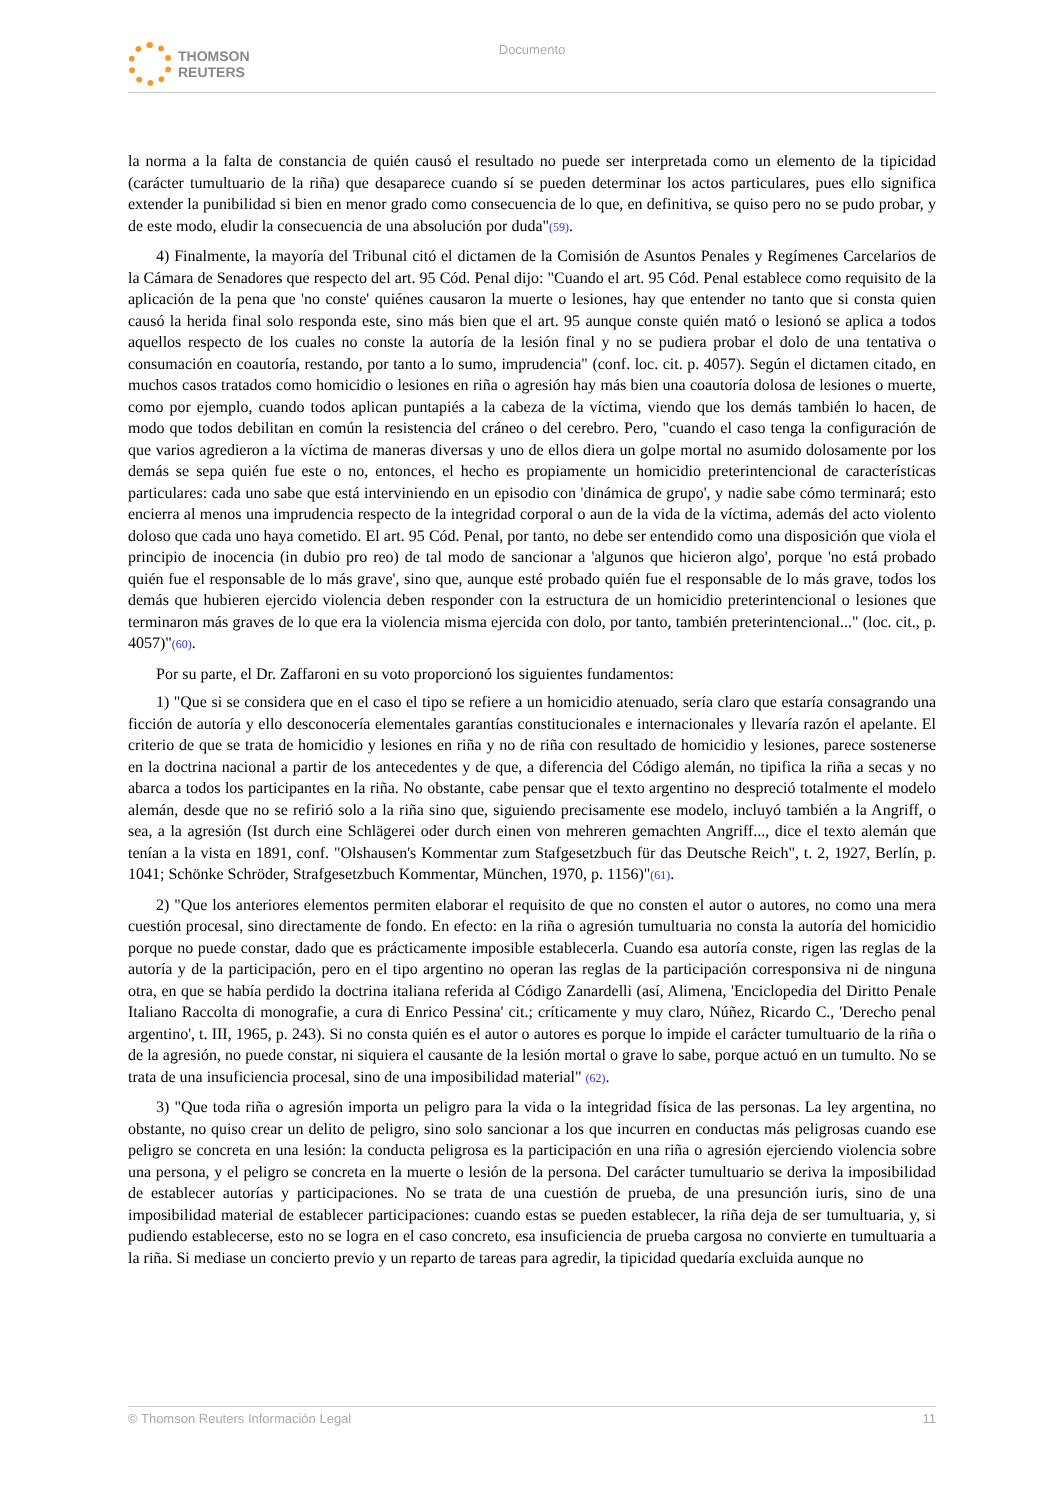THOMSON
REUTERS
Documento
la norma a la falta de constancia de quién causó el resultado no puede ser interpretada como un elemento de la tipicidad (carácter tumultuario de la riña) que desaparece cuando sí se pueden determinar los actos particulares, pues ello significa extender la punibilidad si bien en menor grado como consecuencia de lo que, en definitiva, se quiso pero no se pudo probar, y de este modo, eludir la consecuencia de una absolución por duda"(59).
4) Finalmente, la mayoría del Tribunal citó el dictamen de la Comisión de Asuntos Penales y Regímenes Carcelarios de la Cámara de Senadores que respecto del art. 95 Cód. Penal dijo: "Cuando el art. 95 Cód. Penal establece como requisito de la aplicación de la pena que 'no conste' quiénes causaron la muerte o lesiones, hay que entender no tanto que si consta quien causó la herida final solo responda este, sino más bien que el art. 95 aunque conste quién mató o lesionó se aplica a todos aquellos respecto de los cuales no conste la autoría de la lesión final y no se pudiera probar el dolo de una tentativa o consumación en coautoría, restando, por tanto a lo sumo, imprudencia" (conf. loc. cit. p. 4057). Según el dictamen citado, en muchos casos tratados como homicidio o lesiones en riña o agresión hay más bien una coautoría dolosa de lesiones o muerte, como por ejemplo, cuando todos aplican puntapiés a la cabeza de la víctima, viendo que los demás también lo hacen, de modo que todos debilitan en común la resistencia del cráneo o del cerebro. Pero, "cuando el caso tenga la configuración de que varios agredieron a la víctima de maneras diversas y uno de ellos diera un golpe mortal no asumido dolosamente por los demás se sepa quién fue este o no, entonces, el hecho es propiamente un homicidio preterintencional de características particulares: cada uno sabe que está interviniendo en un episodio con 'dinámica de grupo', y nadie sabe cómo terminará; esto encierra al menos una imprudencia respecto de la integridad corporal o aun de la vida de la víctima, además del acto violento doloso que cada uno haya cometido. El art. 95 Cód. Penal, por tanto, no debe ser entendido como una disposición que viola el principio de inocencia (in dubio pro reo) de tal modo de sancionar a 'algunos que hicieron algo', porque 'no está probado quién fue el responsable de lo más grave', sino que, aunque esté probado quién fue el responsable de lo más grave, todos los demás que hubieren ejercido violencia deben responder con la estructura de un homicidio preterintencional o lesiones que terminaron más graves de lo que era la violencia misma ejercida con dolo, por tanto, también preterintencional..." (loc. cit., p. 4057)"(60).
Por su parte, el Dr. Zaffaroni en su voto proporcionó los siguientes fundamentos:
1) "Que si se considera que en el caso el tipo se refiere a un homicidio atenuado, sería claro que estaría consagrando una ficción de autoría y ello desconocería elementales garantías constitucionales e internacionales y llevaría razón el apelante. El criterio de que se trata de homicidio y lesiones en riña y no de riña con resultado de homicidio y lesiones, parece sostenerse en la doctrina nacional a partir de los antecedentes y de que, a diferencia del Código alemán, no tipifica la riña a secas y no abarca a todos los participantes en la riña. No obstante, cabe pensar que el texto argentino no despreció totalmente el modelo alemán, desde que no se refirió solo a la riña sino que, siguiendo precisamente ese modelo, incluyó también a la Angriff, o sea, a la agresión (Ist durch eine Schlägerei oder durch einen von mehreren gemachten Angriff..., dice el texto alemán que tenían a la vista en 1891, conf. "Olshausen's Kommentar zum Stafgesetzbuch für das Deutsche Reich", t. 2, 1927, Berlín, p. 1041; Schönke Schröder, Strafgesetzbuch Kommentar, München, 1970, p. 1156)"(61).
2) "Que los anteriores elementos permiten elaborar el requisito de que no consten el autor o autores, no como una mera cuestión procesal, sino directamente de fondo. En efecto: en la riña o agresión tumultuaria no consta la autoría del homicidio porque no puede constar, dado que es prácticamente imposible establecerla. Cuando esa autoría conste, rigen las reglas de la autoría y de la participación, pero en el tipo argentino no operan las reglas de la participación corresponsiva ni de ninguna otra, en que se había perdido la doctrina italiana referida al Código Zanardelli (así, Alimena, 'Enciclopedia del Diritto Penale Italiano Raccolta di monografie, a cura di Enrico Pessina' cit.; críticamente y muy claro, Núñez, Ricardo C., 'Derecho penal argentino', t. III, 1965, p. 243). Si no consta quién es el autor o autores es porque lo impide el carácter tumultuario de la riña o de la agresión, no puede constar, ni siquiera el causante de la lesión mortal o grave lo sabe, porque actuó en un tumulto. No se trata de una insuficiencia procesal, sino de una imposibilidad material" (62).
3) "Que toda riña o agresión importa un peligro para la vida o la integridad física de las personas. La ley argentina, no obstante, no quiso crear un delito de peligro, sino solo sancionar a los que incurren en conductas más peligrosas cuando ese peligro se concreta en una lesión: la conducta peligrosa es la participación en una riña o agresión ejerciendo violencia sobre una persona, y el peligro se concreta en la muerte o lesión de la persona. Del carácter tumultuario se deriva la imposibilidad de establecer autorías y participaciones. No se trata de una cuestión de prueba, de una presunción iuris, sino de una imposibilidad material de establecer participaciones: cuando estas se pueden establecer, la riña deja de ser tumultuaria, y, si pudiendo establecerse, esto no se logra en el caso concreto, esa insuficiencia de prueba cargosa no convierte en tumultuaria a la riña. Si mediase un concierto previo y un reparto de tareas para agredir, la tipicidad quedaría excluida aunque no
© Thomson Reuters Información Legal 11